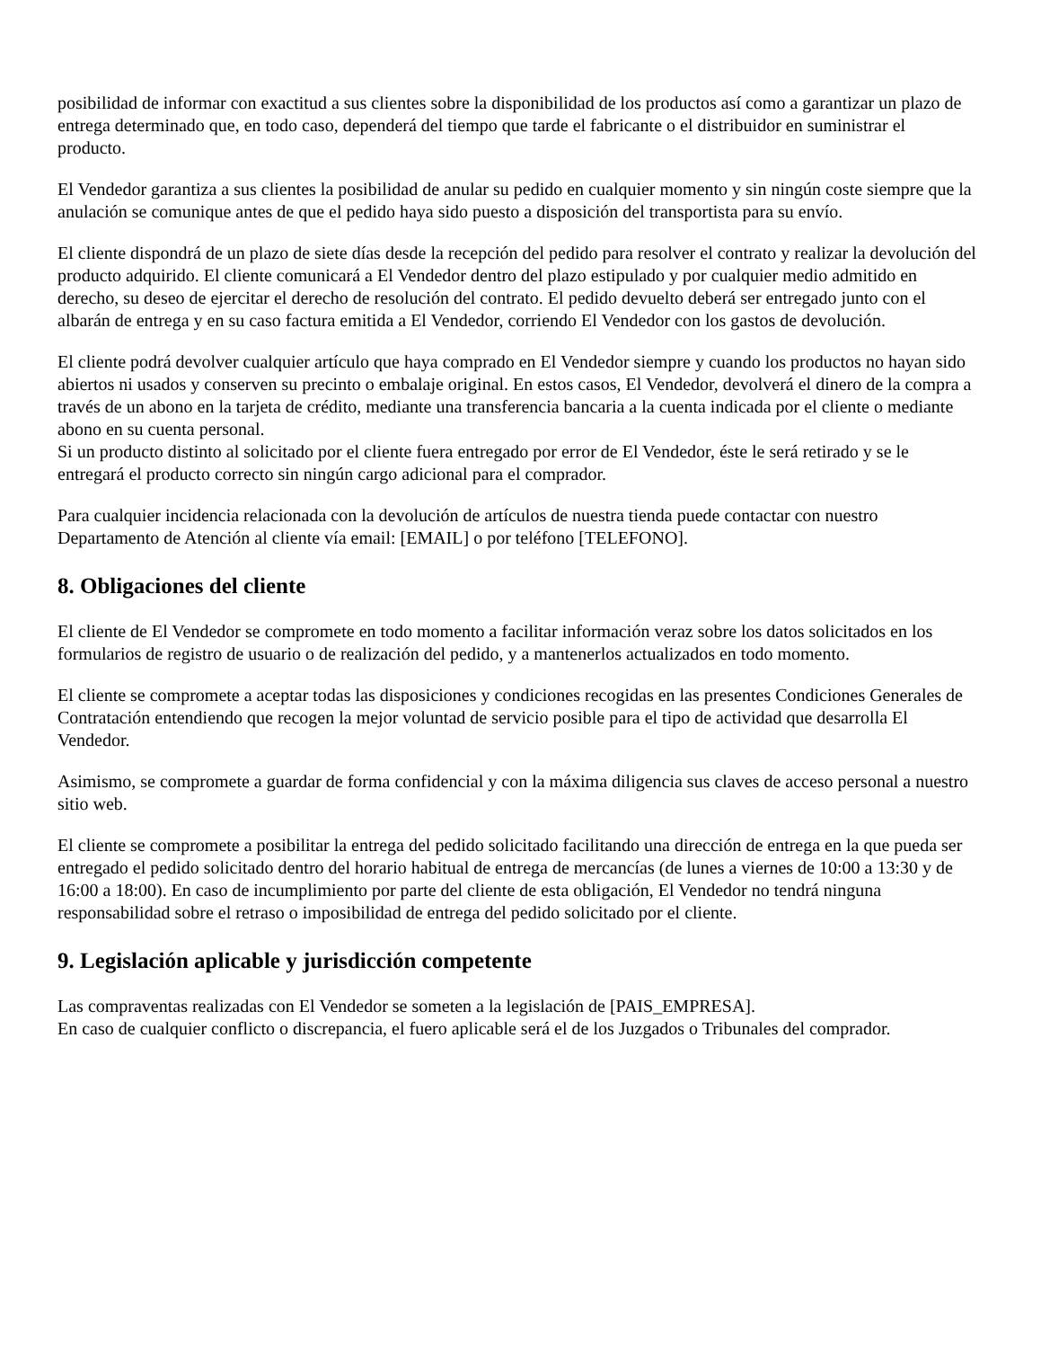posibilidad de informar con exactitud a sus clientes sobre la disponibilidad de los productos así como a garantizar un plazo de entrega determinado que, en todo caso, dependerá del tiempo que tarde el fabricante o el distribuidor en suministrar el producto.
El Vendedor garantiza a sus clientes la posibilidad de anular su pedido en cualquier momento y sin ningún coste siempre que la anulación se comunique antes de que el pedido haya sido puesto a disposición del transportista para su envío.
El cliente dispondrá de un plazo de siete días desde la recepción del pedido para resolver el contrato y realizar la devolución del producto adquirido. El cliente comunicará a El Vendedor dentro del plazo estipulado y por cualquier medio admitido en derecho, su deseo de ejercitar el derecho de resolución del contrato. El pedido devuelto deberá ser entregado junto con el albarán de entrega y en su caso factura emitida a El Vendedor, corriendo El Vendedor con los gastos de devolución.
El cliente podrá devolver cualquier artículo que haya comprado en El Vendedor siempre y cuando los productos no hayan sido abiertos ni usados y conserven su precinto o embalaje original. En estos casos, El Vendedor, devolverá el dinero de la compra a través de un abono en la tarjeta de crédito, mediante una transferencia bancaria a la cuenta indicada por el cliente o mediante abono en su cuenta personal.
Si un producto distinto al solicitado por el cliente fuera entregado por error de El Vendedor, éste le será retirado y se le entregará el producto correcto sin ningún cargo adicional para el comprador.
Para cualquier incidencia relacionada con la devolución de artículos de nuestra tienda puede contactar con nuestro Departamento de Atención al cliente vía email: [EMAIL] o por teléfono [TELEFONO].
8. Obligaciones del cliente
El cliente de El Vendedor se compromete en todo momento a facilitar información veraz sobre los datos solicitados en los formularios de registro de usuario o de realización del pedido, y a mantenerlos actualizados en todo momento.
El cliente se compromete a aceptar todas las disposiciones y condiciones recogidas en las presentes Condiciones Generales de Contratación entendiendo que recogen la mejor voluntad de servicio posible para el tipo de actividad que desarrolla El Vendedor.
Asimismo, se compromete a guardar de forma confidencial y con la máxima diligencia sus claves de acceso personal a nuestro sitio web.
El cliente se compromete a posibilitar la entrega del pedido solicitado facilitando una dirección de entrega en la que pueda ser entregado el pedido solicitado dentro del horario habitual de entrega de mercancías (de lunes a viernes de 10:00 a 13:30 y de 16:00 a 18:00). En caso de incumplimiento por parte del cliente de esta obligación, El Vendedor no tendrá ninguna responsabilidad sobre el retraso o imposibilidad de entrega del pedido solicitado por el cliente.
9. Legislación aplicable y jurisdicción competente
Las compraventas realizadas con El Vendedor se someten a la legislación de [PAIS_EMPRESA].
En caso de cualquier conflicto o discrepancia, el fuero aplicable será el de los Juzgados o Tribunales del comprador.